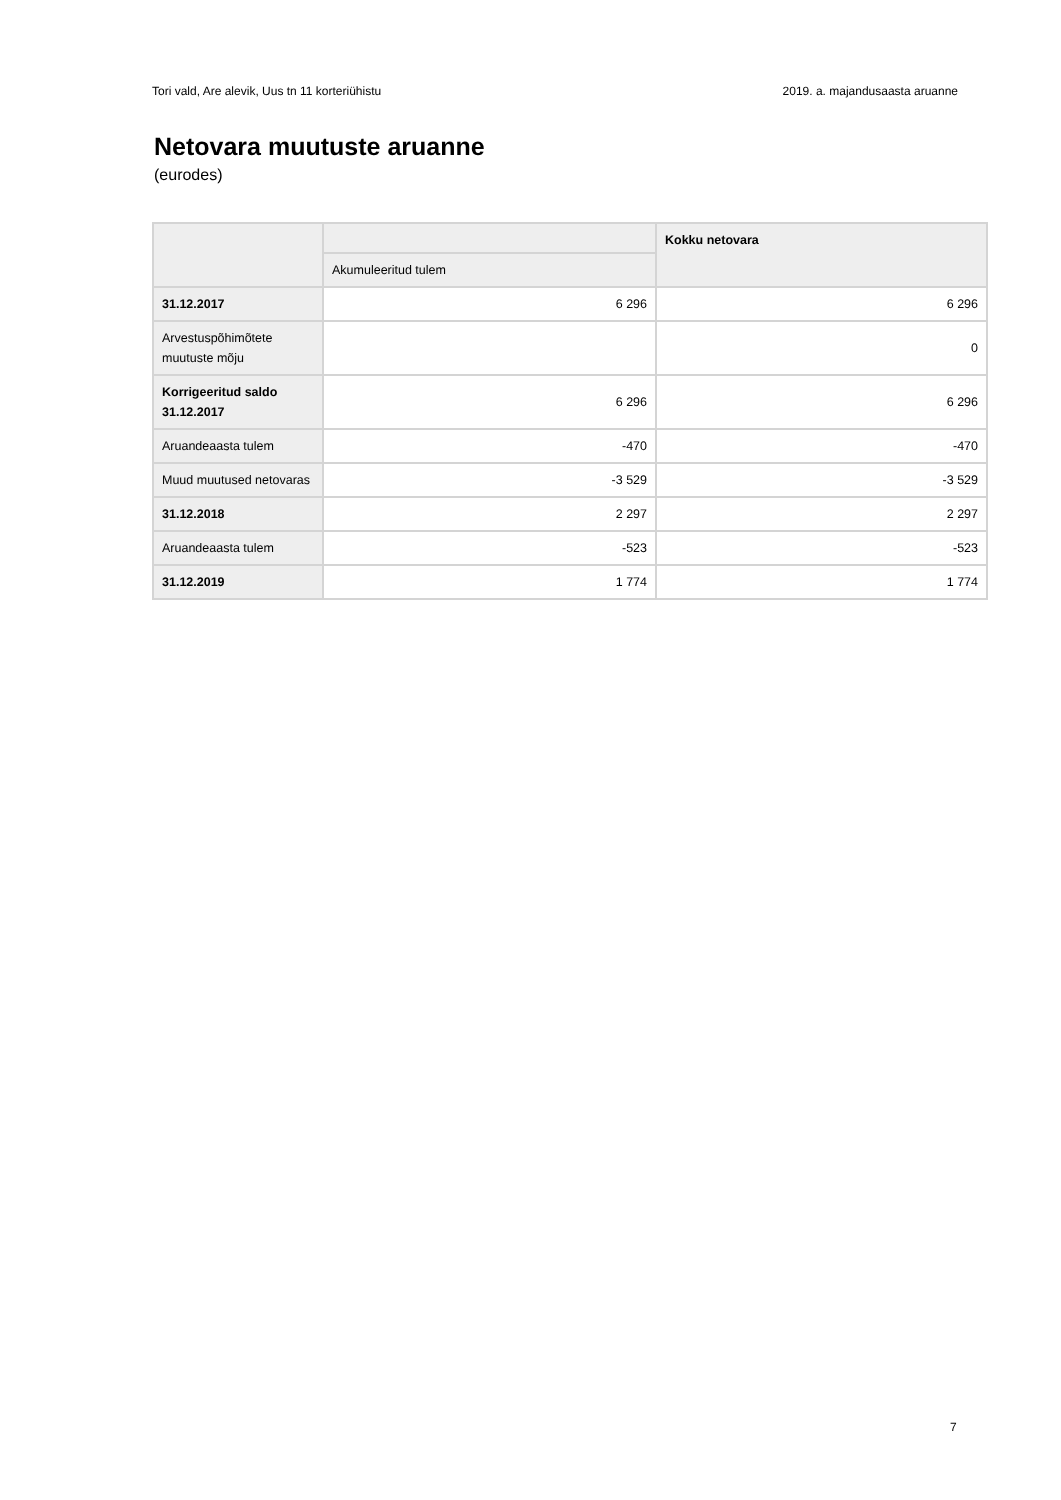Tori vald, Are alevik, Uus tn 11 korteriühistu 2019. a. majandusaasta aruanne
Netovara muutuste aruanne
(eurodes)
| | | Kokku netovara |
| --- | --- | --- |
| | Akumuleeritud tulem | |
| 31.12.2017 | 6 296 | 6 296 |
| Arvestuspõhimõtete muutuste mõju | | 0 |
| Korrigeeritud saldo 31.12.2017 | 6 296 | 6 296 |
| Aruandeaasta tulem | -470 | -470 |
| Muud muutused netovaras | -3 529 | -3 529 |
| 31.12.2018 | 2 297 | 2 297 |
| Aruandeaasta tulem | -523 | -523 |
| 31.12.2019 | 1 774 | 1 774 |
7